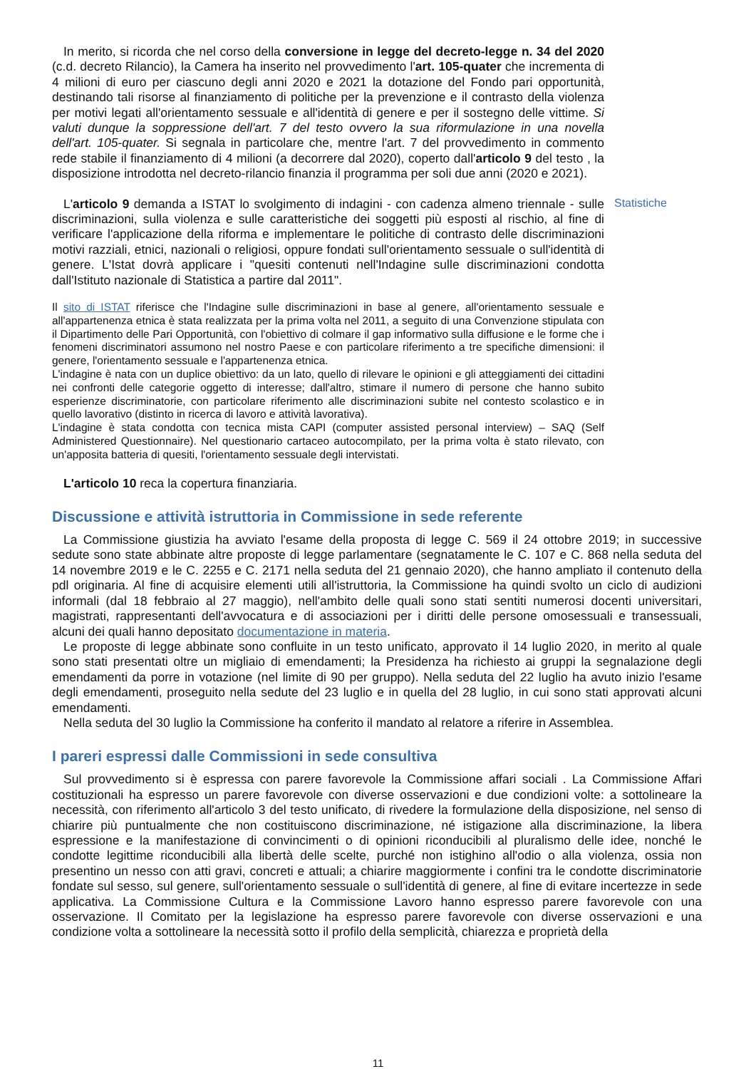In merito, si ricorda che nel corso della conversione in legge del decreto-legge n. 34 del 2020 (c.d. decreto Rilancio), la Camera ha inserito nel provvedimento l'art. 105-quater che incrementa di 4 milioni di euro per ciascuno degli anni 2020 e 2021 la dotazione del Fondo pari opportunità, destinando tali risorse al finanziamento di politiche per la prevenzione e il contrasto della violenza per motivi legati all'orientamento sessuale e all'identità di genere e per il sostegno delle vittime. Si valuti dunque la soppressione dell'art. 7 del testo ovvero la sua riformulazione in una novella dell'art. 105-quater. Si segnala in particolare che, mentre l'art. 7 del provvedimento in commento rede stabile il finanziamento di 4 milioni (a decorrere dal 2020), coperto dall'articolo 9 del testo , la disposizione introdotta nel decreto-rilancio finanzia il programma per soli due anni (2020 e 2021).
L'articolo 9 demanda a ISTAT lo svolgimento di indagini - con cadenza almeno triennale - sulle discriminazioni, sulla violenza e sulle caratteristiche dei soggetti più esposti al rischio, al fine di verificare l'applicazione della riforma e implementare le politiche di contrasto delle discriminazioni motivi razziali, etnici, nazionali o religiosi, oppure fondati sull'orientamento sessuale o sull'identità di genere. L'Istat dovrà applicare i "quesiti contenuti nell'Indagine sulle discriminazioni condotta dall'Istituto nazionale di Statistica a partire dal 2011".
Statistiche
Il sito di ISTAT riferisce che l'Indagine sulle discriminazioni in base al genere, all'orientamento sessuale e all'appartenenza etnica è stata realizzata per la prima volta nel 2011, a seguito di una Convenzione stipulata con il Dipartimento delle Pari Opportunità, con l'obiettivo di colmare il gap informativo sulla diffusione e le forme che i fenomeni discriminatori assumono nel nostro Paese e con particolare riferimento a tre specifiche dimensioni: il genere, l'orientamento sessuale e l'appartenenza etnica.
L'indagine è nata con un duplice obiettivo: da un lato, quello di rilevare le opinioni e gli atteggiamenti dei cittadini nei confronti delle categorie oggetto di interesse; dall'altro, stimare il numero di persone che hanno subito esperienze discriminatorie, con particolare riferimento alle discriminazioni subite nel contesto scolastico e in quello lavorativo (distinto in ricerca di lavoro e attività lavorativa).
L'indagine è stata condotta con tecnica mista CAPI (computer assisted personal interview) – SAQ (Self Administered Questionnaire). Nel questionario cartaceo autocompilato, per la prima volta è stato rilevato, con un'apposita batteria di quesiti, l'orientamento sessuale degli intervistati.
L'articolo 10 reca la copertura finanziaria.
Discussione e attività istruttoria in Commissione in sede referente
La Commissione giustizia ha avviato l'esame della proposta di legge C. 569 il 24 ottobre 2019; in successive sedute sono state abbinate altre proposte di legge parlamentare (segnatamente le C. 107 e C. 868 nella seduta del 14 novembre 2019 e le C. 2255 e C. 2171 nella seduta del 21 gennaio 2020), che hanno ampliato il contenuto della pdl originaria. Al fine di acquisire elementi utili all'istruttoria, la Commissione ha quindi svolto un ciclo di audizioni informali (dal 18 febbraio al 27 maggio), nell'ambito delle quali sono stati sentiti numerosi docenti universitari, magistrati, rappresentanti dell'avvocatura e di associazioni per i diritti delle persone omosessuali e transessuali, alcuni dei quali hanno depositato documentazione in materia.
Le proposte di legge abbinate sono confluite in un testo unificato, approvato il 14 luglio 2020, in merito al quale sono stati presentati oltre un migliaio di emendamenti; la Presidenza ha richiesto ai gruppi la segnalazione degli emendamenti da porre in votazione (nel limite di 90 per gruppo). Nella seduta del 22 luglio ha avuto inizio l'esame degli emendamenti, proseguito nella sedute del 23 luglio e in quella del 28 luglio, in cui sono stati approvati alcuni emendamenti.
Nella seduta del 30 luglio la Commissione ha conferito il mandato al relatore a riferire in Assemblea.
I pareri espressi dalle Commissioni in sede consultiva
Sul provvedimento si è espressa con parere favorevole la Commissione affari sociali . La Commissione Affari costituzionali ha espresso un parere favorevole con diverse osservazioni e due condizioni volte: a sottolineare la necessità, con riferimento all'articolo 3 del testo unificato, di rivedere la formulazione della disposizione, nel senso di chiarire più puntualmente che non costituiscono discriminazione, né istigazione alla discriminazione, la libera espressione e la manifestazione di convincimenti o di opinioni riconducibili al pluralismo delle idee, nonché le condotte legittime riconducibili alla libertà delle scelte, purché non istighino all'odio o alla violenza, ossia non presentino un nesso con atti gravi, concreti e attuali; a chiarire maggiormente i confini tra le condotte discriminatorie fondate sul sesso, sul genere, sull'orientamento sessuale o sull'identità di genere, al fine di evitare incertezze in sede applicativa. La Commissione Cultura e la Commissione Lavoro hanno espresso parere favorevole con una osservazione. Il Comitato per la legislazione ha espresso parere favorevole con diverse osservazioni e una condizione volta a sottolineare la necessità sotto il profilo della semplicità, chiarezza e proprietà della
11